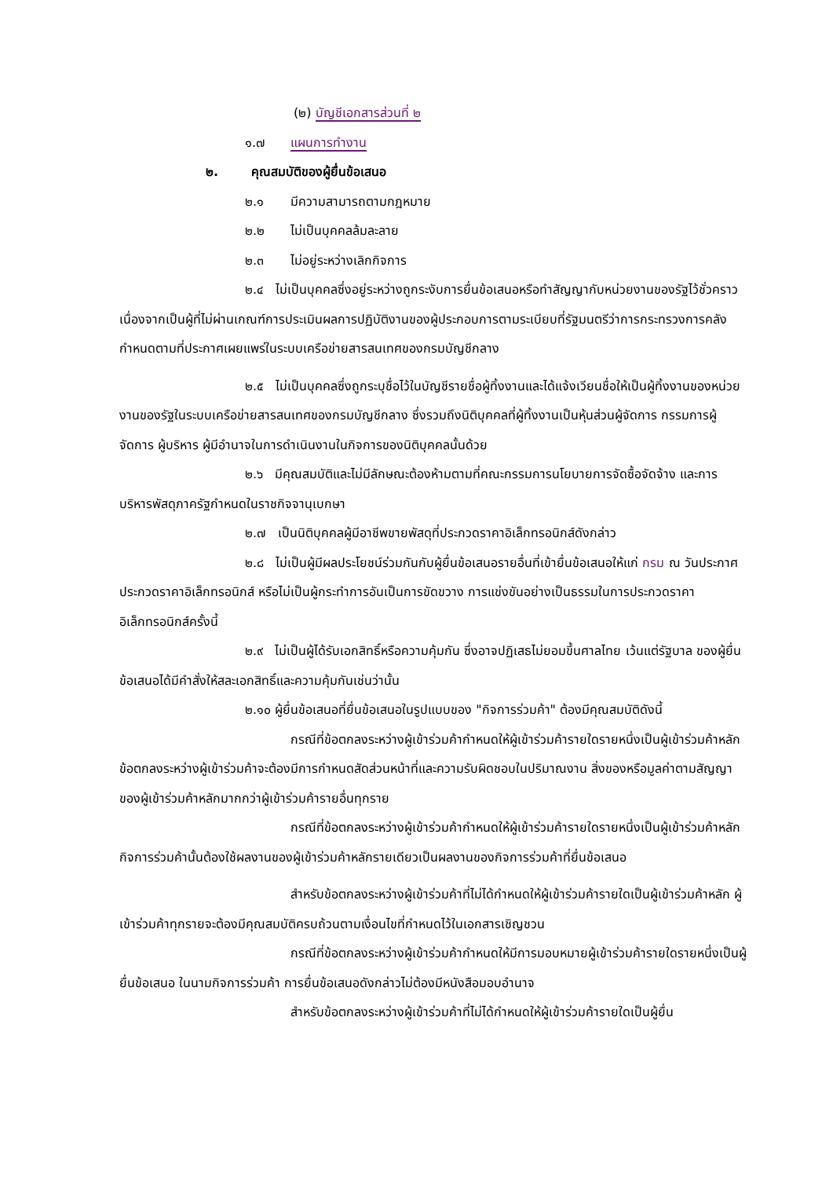(๒) บัญชีเอกสารส่วนที่ ๒
๑.๗ แผนการทำงาน
๒. คุณสมบัติของผู้ยื่นข้อเสนอ
๒.๑ มีความสามารถตามกฎหมาย
๒.๒ ไม่เป็นบุคคลล้มละลาย
๒.๓ ไม่อยู่ระหว่างเลิกกิจการ
๒.๔ ไม่เป็นบุคคลซึ่งอยู่ระหว่างถูกระงับการยื่นข้อเสนอหรือทำสัญญากับหน่วยงานของรัฐไว้ชั่วคราว เนื่องจากเป็นผู้ที่ไม่ผ่านเกณฑ์การประเมินผลการปฏิบัติงานของผู้ประกอบการตามระเบียบที่รัฐมนตรีว่าการกระทรวงการคลังกำหนดตามที่ประกาศเผยแพร่ในระบบเครือข่ายสารสนเทศของกรมบัญชีกลาง
๒.๕ ไม่เป็นบุคคลซึ่งถูกระบุชื่อไว้ในบัญชีรายชื่อผู้ทิ้งงานและได้แจ้งเวียนชื่อให้เป็นผู้ทิ้งงานของหน่วยงานของรัฐในระบบเครือข่ายสารสนเทศของกรมบัญชีกลาง ซึ่งรวมถึงนิติบุคคลที่ผู้ทิ้งงานเป็นหุ้นส่วนผู้จัดการ กรรมการผู้จัดการ ผู้บริหาร ผู้มีอำนาจในการดำเนินงานในกิจการของนิติบุคคลนั้นด้วย
๒.๖ มีคุณสมบัติและไม่มีลักษณะต้องห้ามตามที่คณะกรรมการนโยบายการจัดซื้อจัดจ้าง และการบริหารพัสดุภาครัฐกำหนดในราชกิจจานุเบกษา
๒.๗ เป็นนิติบุคคลผู้มีอาชีพขายพัสดุที่ประกวดราคาอิเล็กทรอนิกส์ดังกล่าว
๒.๘ ไม่เป็นผู้มีผลประโยชน์ร่วมกันกับผู้ยื่นข้อเสนอรายอื่นที่เข้ายื่นข้อเสนอให้แก่ กรม ณ วันประกาศประกวดราคาอิเล็กทรอนิกส์ หรือไม่เป็นผู้กระทำการอันเป็นการขัดขวาง การแข่งขันอย่างเป็นธรรมในการประกวดราคาอิเล็กทรอนิกส์ครั้งนี้
๒.๙ ไม่เป็นผู้ได้รับเอกสิทธิ์หรือความคุ้มกัน ซึ่งอาจปฏิเสธไม่ยอมขึ้นศาลไทย เว้นแต่รัฐบาล ของผู้ยื่นข้อเสนอได้มีคำสั่งให้สละเอกสิทธิ์และความคุ้มกันเช่นว่านั้น
๒.๑๐ ผู้ยื่นข้อเสนอที่ยื่นข้อเสนอในรูปแบบของ "กิจการร่วมค้า" ต้องมีคุณสมบัติดังนี้
กรณีที่ข้อตกลงระหว่างผู้เข้าร่วมค้ากำหนดให้ผู้เข้าร่วมค้ารายใดรายหนึ่งเป็นผู้เข้าร่วมค้าหลัก ข้อตกลงระหว่างผู้เข้าร่วมค้าจะต้องมีการกำหนดสัดส่วนหน้าที่และความรับผิดชอบในปริมาณงาน สิ่งของหรือมูลค่าตามสัญญาของผู้เข้าร่วมค้าหลักมากกว่าผู้เข้าร่วมค้ารายอื่นทุกราย
กรณีที่ข้อตกลงระหว่างผู้เข้าร่วมค้ากำหนดให้ผู้เข้าร่วมค้ารายใดรายหนึ่งเป็นผู้เข้าร่วมค้าหลัก กิจการร่วมค้านั้นต้องใช้ผลงานของผู้เข้าร่วมค้าหลักรายเดียวเป็นผลงานของกิจการร่วมค้าที่ยื่นข้อเสนอ
สำหรับข้อตกลงระหว่างผู้เข้าร่วมค้าที่ไม่ได้กำหนดให้ผู้เข้าร่วมค้ารายใดเป็นผู้เข้าร่วมค้าหลัก ผู้เข้าร่วมค้าทุกรายจะต้องมีคุณสมบัติครบถ้วนตามเงื่อนไขที่กำหนดไว้ในเอกสารเชิญชวน
กรณีที่ข้อตกลงระหว่างผู้เข้าร่วมค้ากำหนดให้มีการมอบหมายผู้เข้าร่วมค้ารายใดรายหนึ่งเป็นผู้ยื่นข้อเสนอ ในนามกิจการร่วมค้า การยื่นข้อเสนอดังกล่าวไม่ต้องมีหนังสือมอบอำนาจ
สำหรับข้อตกลงระหว่างผู้เข้าร่วมค้าที่ไม่ได้กำหนดให้ผู้เข้าร่วมค้ารายใดเป็นผู้ยื่น